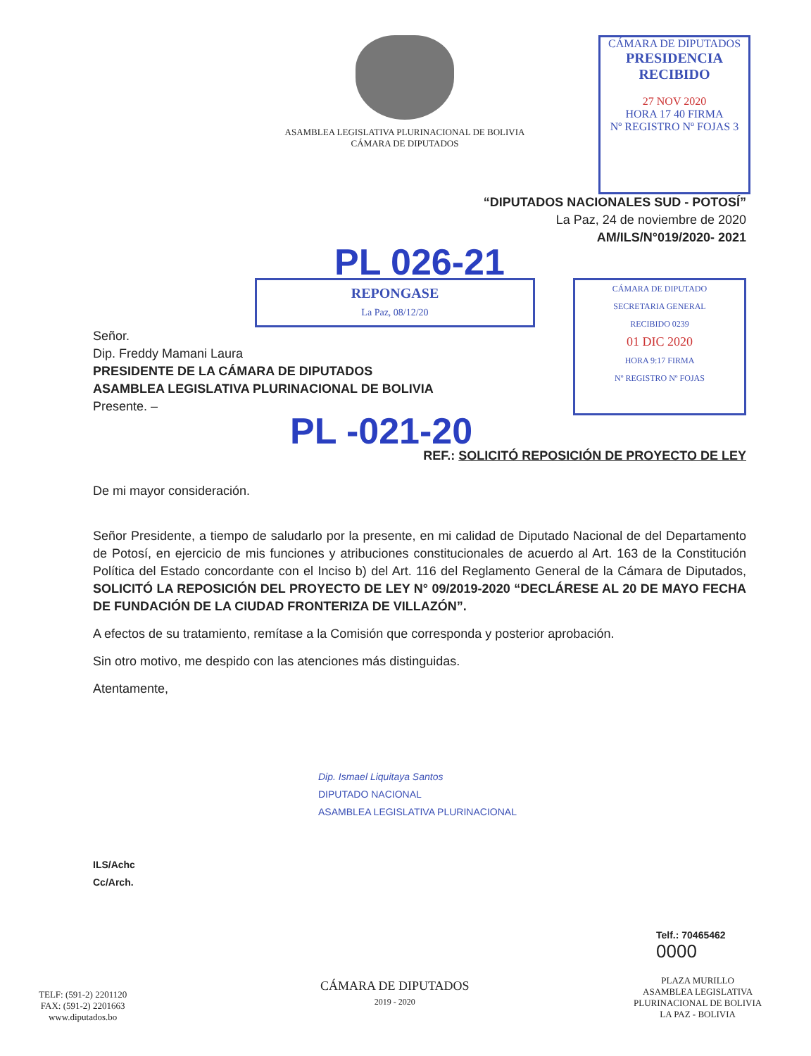ASAMBLEA LEGISLATIVA PLURINACIONAL DE BOLIVIA
CÁMARA DE DIPUTADOS
CÁMARA DE DIPUTADOS
PRESIDENCIA
RECIBIDO
27 NOV 2020
HORA 17 40 FIRMA
Nº REGISTRO Nº FOJAS 3
“DIPUTADOS NACIONALES SUD - POTOSÍ”
La Paz, 24 de noviembre de 2020
AM/ILS/N°019/2020- 2021
PL 026-21
REPONGASE
La Paz, 08/12/20
Señor.
Dip. Freddy Mamani Laura
PRESIDENTE DE LA CÁMARA DE DIPUTADOS
ASAMBLEA LEGISLATIVA PLURINACIONAL DE BOLIVIA
Presente. –
CÁMARA DE DIPUTADO
SECRETARIA GENERAL
RECIBIDO 0239
01 DIC 2020
HORA 9:17 FIRMA
Nº REGISTRO Nº FOJAS
PL -021-20
REF.: SOLICITÓ REPOSICIÓN DE PROYECTO DE LEY
De mi mayor consideración.
Señor Presidente, a tiempo de saludarlo por la presente, en mi calidad de Diputado Nacional de del Departamento de Potosí, en ejercicio de mis funciones y atribuciones constitucionales de acuerdo al Art. 163 de la Constitución Política del Estado concordante con el Inciso b) del Art. 116 del Reglamento General de la Cámara de Diputados, SOLICITÓ LA REPOSICIÓN DEL PROYECTO DE LEY N° 09/2019-2020 “DECLÁRESE AL 20 DE MAYO FECHA DE FUNDACIÓN DE LA CIUDAD FRONTERIZA DE VILLAZÓN”.
A efectos de su tratamiento, remítase a la Comisión que corresponda y posterior aprobación.
Sin otro motivo, me despido con las atenciones más distinguidas.
Atentamente,
Dip. Ismael Liquitaya Santos
DIPUTADO NACIONAL
ASAMBLEA LEGISLATIVA PLURINACIONAL
ILS/Achc
Cc/Arch.
Telf.: 70465462
0000
TELF: (591-2) 2201120
FAX: (591-2) 2201663
www.diputados.bo
CÁMARA DE DIPUTADOS
2019 - 2020
PLAZA MURILLO
ASAMBLEA LEGISLATIVA
PLURINACIONAL DE BOLIVIA
LA PAZ - BOLIVIA